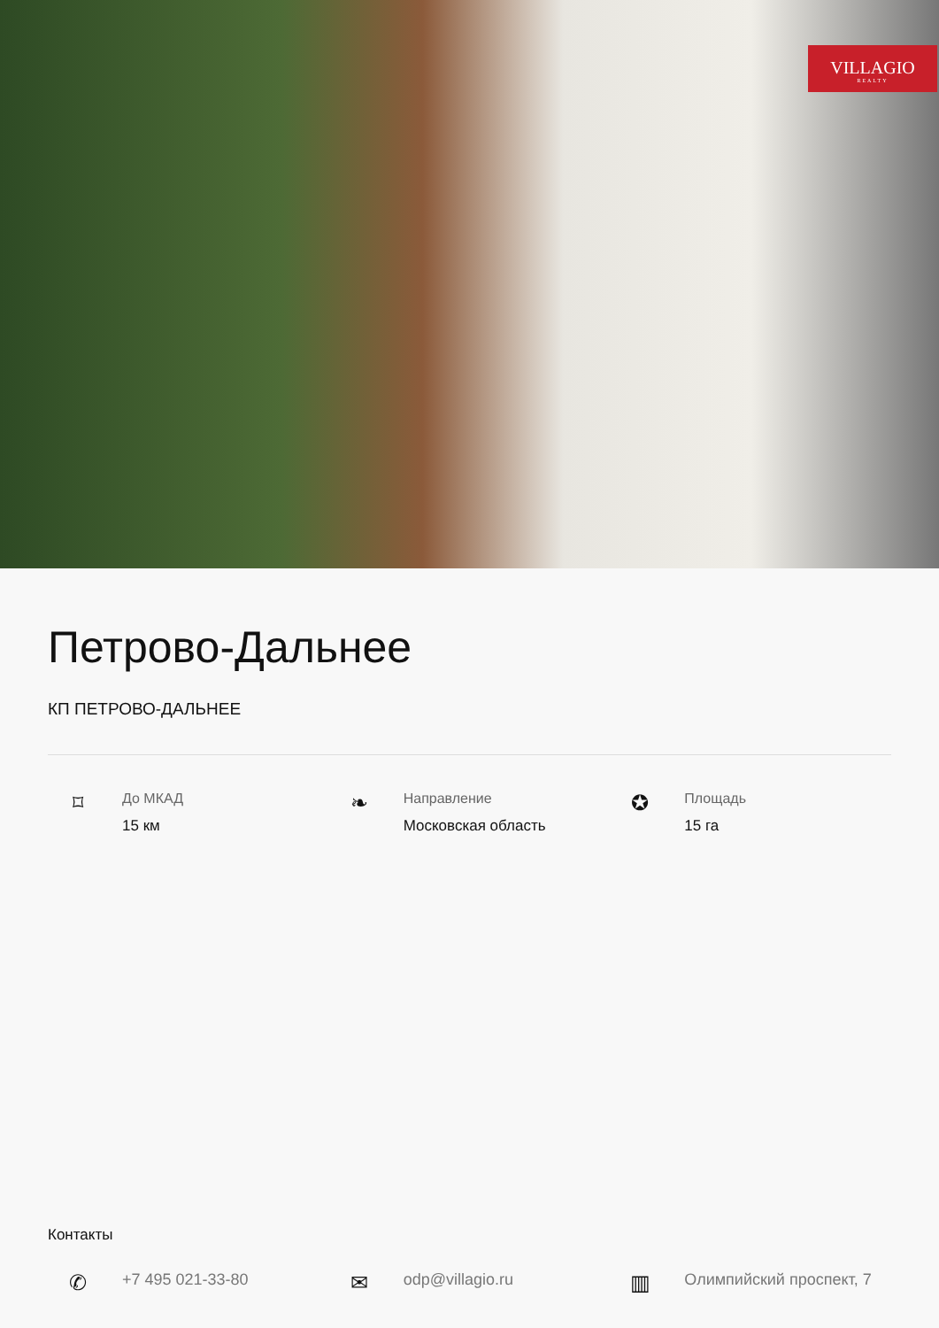VILLAGIO
REALTY
Петрово-Дальнее
КП ПЕТРОВО-ДАЛЬНЕЕ
⌑
До МКАД
15 км
❧
Направление
Московская область
✪
Площадь
15 га
Контакты
✆
+7 495 021-33-80
✉
odp@villagio.ru
▥
Олимпийский проспект, 7